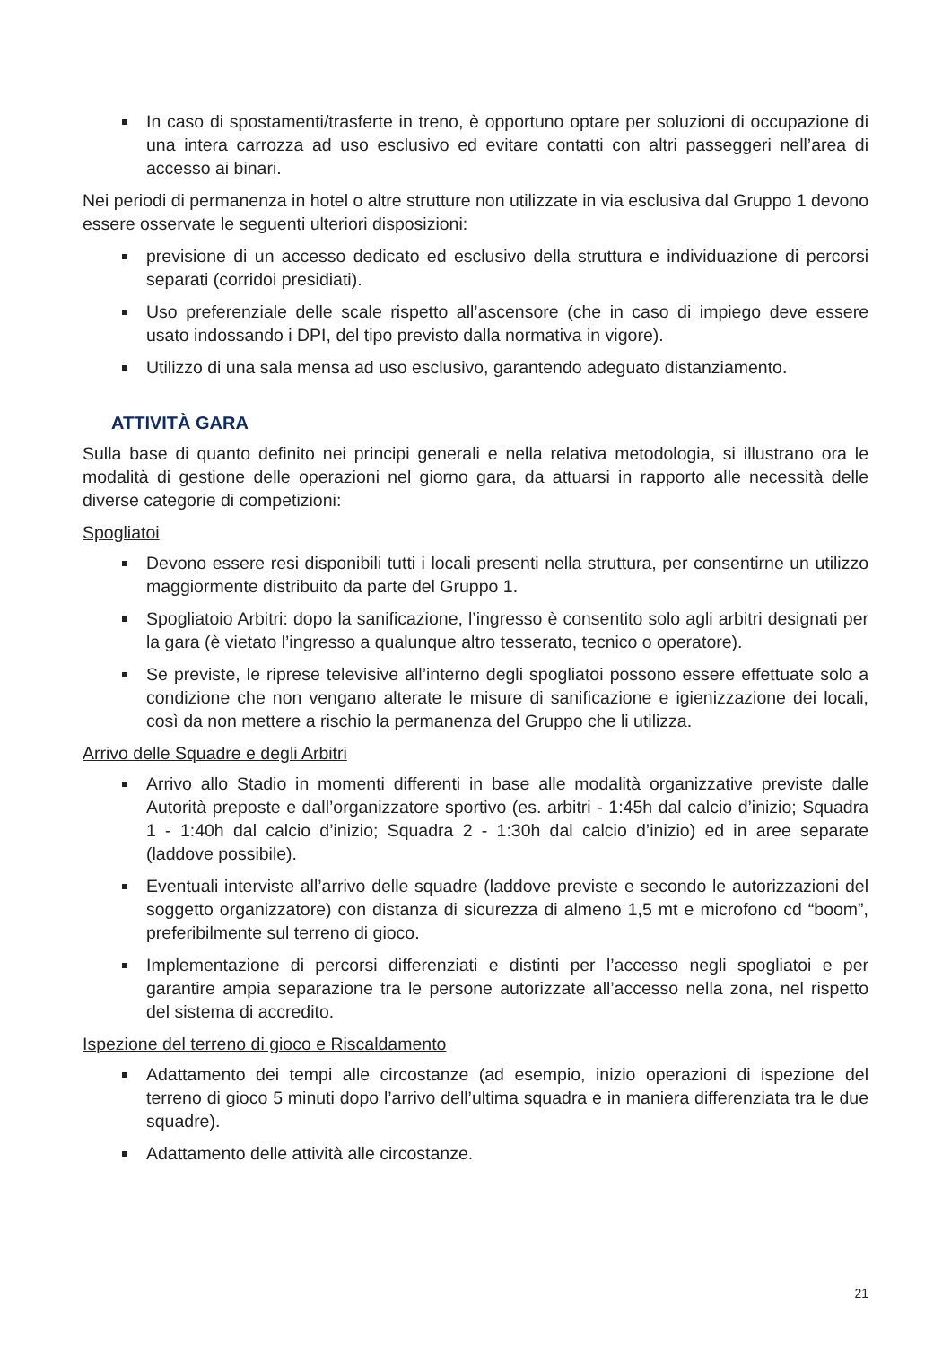In caso di spostamenti/trasferte in treno, è opportuno optare per soluzioni di occupazione di una intera carrozza ad uso esclusivo ed evitare contatti con altri passeggeri nell’area di accesso ai binari.
Nei periodi di permanenza in hotel o altre strutture non utilizzate in via esclusiva dal Gruppo 1 devono essere osservate le seguenti ulteriori disposizioni:
previsione di un accesso dedicato ed esclusivo della struttura e individuazione di percorsi separati (corridoi presidiati).
Uso preferenziale delle scale rispetto all’ascensore (che in caso di impiego deve essere usato indossando i DPI, del tipo previsto dalla normativa in vigore).
Utilizzo di una sala mensa ad uso esclusivo, garantendo adeguato distanziamento.
ATTIVITÀ GARA
Sulla base di quanto definito nei principi generali e nella relativa metodologia, si illustrano ora le modalità di gestione delle operazioni nel giorno gara, da attuarsi in rapporto alle necessità delle diverse categorie di competizioni:
Spogliatoi
Devono essere resi disponibili tutti i locali presenti nella struttura, per consentirne un utilizzo maggiormente distribuito da parte del Gruppo 1.
Spogliatoio Arbitri: dopo la sanificazione, l’ingresso è consentito solo agli arbitri designati per la gara (è vietato l’ingresso a qualunque altro tesserato, tecnico o operatore).
Se previste, le riprese televisive all’interno degli spogliatoi possono essere effettuate solo a condizione che non vengano alterate le misure di sanificazione e igienizzazione dei locali, così da non mettere a rischio la permanenza del Gruppo che li utilizza.
Arrivo delle Squadre e degli Arbitri
Arrivo allo Stadio in momenti differenti in base alle modalità organizzative previste dalle Autorità preposte e dall’organizzatore sportivo (es. arbitri - 1:45h dal calcio d’inizio; Squadra 1 - 1:40h dal calcio d’inizio; Squadra 2 - 1:30h dal calcio d’inizio) ed in aree separate (laddove possibile).
Eventuali interviste all’arrivo delle squadre (laddove previste e secondo le autorizzazioni del soggetto organizzatore) con distanza di sicurezza di almeno 1,5 mt e microfono cd “boom”, preferibilmente sul terreno di gioco.
Implementazione di percorsi differenziati e distinti per l’accesso negli spogliatoi e per garantire ampia separazione tra le persone autorizzate all’accesso nella zona, nel rispetto del sistema di accredito.
Ispezione del terreno di gioco e Riscaldamento
Adattamento dei tempi alle circostanze (ad esempio, inizio operazioni di ispezione del terreno di gioco 5 minuti dopo l’arrivo dell’ultima squadra e in maniera differenziata tra le due squadre).
Adattamento delle attività alle circostanze.
21